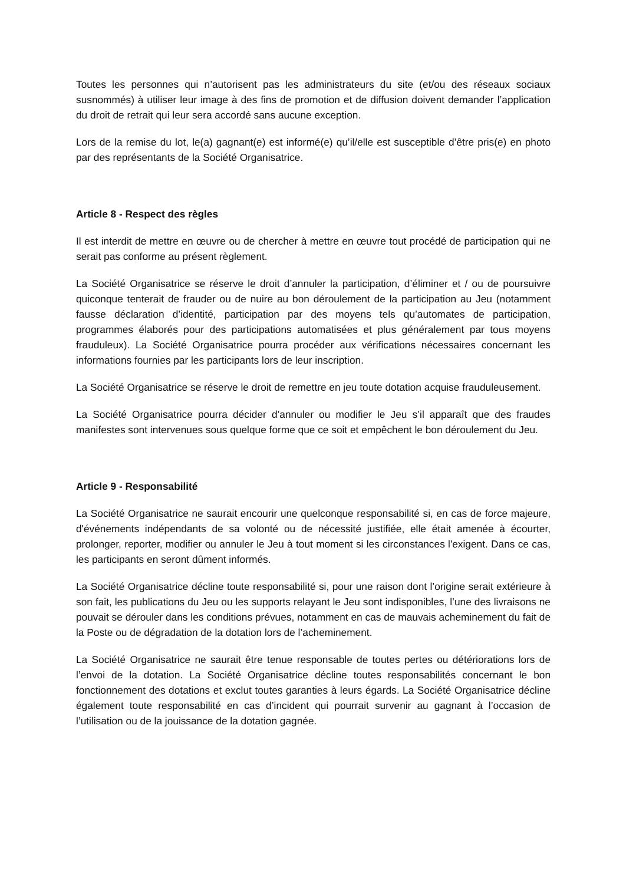Toutes les personnes qui n’autorisent pas les administrateurs du site (et/ou des réseaux sociaux susnommés) à utiliser leur image à des fins de promotion et de diffusion doivent demander l’application du droit de retrait qui leur sera accordé sans aucune exception.
Lors de la remise du lot, le(a) gagnant(e) est informé(e) qu’il/elle est susceptible d’être pris(e) en photo par des représentants de la Société Organisatrice.
Article 8 - Respect des règles
Il est interdit de mettre en œuvre ou de chercher à mettre en œuvre tout procédé de participation qui ne serait pas conforme au présent règlement.
La Société Organisatrice se réserve le droit d’annuler la participation, d’éliminer et / ou de poursuivre quiconque tenterait de frauder ou de nuire au bon déroulement de la participation au Jeu (notamment fausse déclaration d’identité, participation par des moyens tels qu’automates de participation, programmes élaborés pour des participations automatisées et plus généralement par tous moyens frauduleux). La Société Organisatrice pourra procéder aux vérifications nécessaires concernant les informations fournies par les participants lors de leur inscription.
La Société Organisatrice se réserve le droit de remettre en jeu toute dotation acquise frauduleusement.
La Société Organisatrice pourra décider d’annuler ou modifier le Jeu s’il apparaît que des fraudes manifestes sont intervenues sous quelque forme que ce soit et empêchent le bon déroulement du Jeu.
Article 9 - Responsabilité
La Société Organisatrice ne saurait encourir une quelconque responsabilité si, en cas de force majeure, d'événements indépendants de sa volonté ou de nécessité justifiée, elle était amenée à écourter, prolonger, reporter, modifier ou annuler le Jeu à tout moment si les circonstances l'exigent. Dans ce cas, les participants en seront dûment informés.
La Société Organisatrice décline toute responsabilité si, pour une raison dont l’origine serait extérieure à son fait, les publications du Jeu ou les supports relayant le Jeu sont indisponibles, l’une des livraisons ne pouvait se dérouler dans les conditions prévues, notamment en cas de mauvais acheminement du fait de la Poste ou de dégradation de la dotation lors de l’acheminement.
La Société Organisatrice ne saurait être tenue responsable de toutes pertes ou détériorations lors de l’envoi de la dotation. La Société Organisatrice décline toutes responsabilités concernant le bon fonctionnement des dotations et exclut toutes garanties à leurs égards. La Société Organisatrice décline également toute responsabilité en cas d’incident qui pourrait survenir au gagnant à l’occasion de l’utilisation ou de la jouissance de la dotation gagnée.